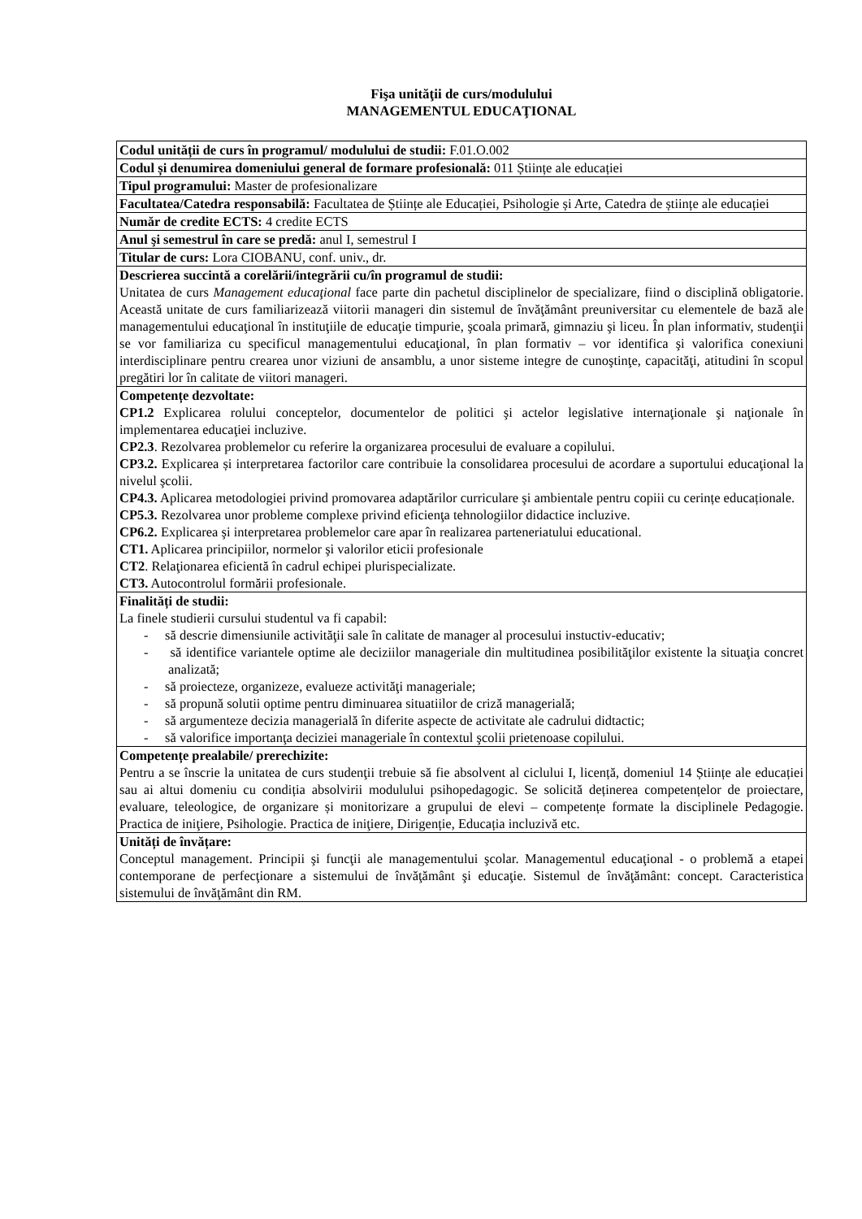Fişa unităţii de curs/modulului
MANAGEMENTUL EDUCAŢIONAL
| Codul unității de curs în programul/ modulului de studii: F.01.O.002 |
| Codul și denumirea domeniului general de formare profesională: 011 Științe ale educației |
| Tipul programului: Master de profesionalizare |
| Facultatea/Catedra responsabilă: Facultatea de Științe ale Educației, Psihologie și Arte, Catedra de științe ale educației |
| Număr de credite ECTS: 4 credite ECTS |
| Anul şi semestrul în care se predă: anul I, semestrul I |
| Titular de curs: Lora CIOBANU, conf. univ., dr. |
| Descrierea succintă a corelării/integrării cu/în programul de studii: Unitatea de curs Management educaţional face parte din pachetul disciplinelor de specializare, fiind o disciplină obligatorie. Această unitate de curs familiarizează viitorii manageri din sistemul de învăţământ preuniversitar cu elementele de bază ale managementului educaţional în instituţiile de educaţie timpurie, şcoala primară, gimnaziu şi liceu. În plan informativ, studenţii se vor familiariza cu specificul managementului educaţional, în plan formativ – vor identifica şi valorifica conexiuni interdisciplinare pentru crearea unor viziuni de ansamblu, a unor sisteme integre de cunoştinţe, capacităţi, atitudini în scopul pregătiri lor în calitate de viitori manageri. |
| Competențe dezvoltate: CP1.2 Explicarea rolului conceptelor, documentelor de politici şi actelor legislative internaţionale şi naţionale în implementarea educaţiei incluzive. CP2.3 . Rezolvarea problemelor cu referire la organizarea procesului de evaluare a copilului. CP3.2. Explicarea și interpretarea factorilor care contribuie la consolidarea procesului de acordare a suportului educaţional la nivelul şcolii. CP4.3. Aplicarea metodologiei privind promovarea adaptărilor curriculare şi ambientale pentru copiii cu cerințe educaționale. CP5.3. Rezolvarea unor probleme complexe privind eficienţa tehnologiilor didactice incluzive. CP6.2. Explicarea şi interpretarea problemelor care apar în realizarea parteneriatului educational. CT1. Aplicarea principiilor, normelor şi valorilor eticii profesionale CT2 . Relaţionarea eficientă în cadrul echipei plurispecializate. CT3. Autocontrolul formării profesionale. |
| Finalități de studii: La finele studierii cursului studentul va fi capabil: - să descrie dimensiunile activităţii sale în calitate de manager al procesului instuctiv-educativ; - să identifice variantele optime ale deciziilor manageriale din multitudinea posibilităţilor existente la situaţia concret analizată; - să proiecteze, organizeze, evalueze activităţi manageriale; - să propună solutii optime pentru diminuarea situatiilor de criză managerială; - să argumenteze decizia managerială în diferite aspecte de activitate ale cadrului didtactic; - să valorifice importanţa deciziei manageriale în contextul şcolii prietenoase copilului. |
| Competențe prealabile/ prerechizite: Pentru a se înscrie la unitatea de curs studenţii trebuie să fie absolvent al ciclului I, licență, domeniul 14 Științe ale educației sau ai altui domeniu cu condiția absolvirii modulului psihopedagogic. Se solicită deținerea competențelor de proiectare, evaluare, teleologice, de organizare și monitorizare a grupului de elevi – competențe formate la disciplinele Pedagogie. Practica de iniţiere, Psihologie. Practica de iniţiere, Dirigenție, Educația incluzivă etc. |
| Unități de învățare: Conceptul management. Principii şi funcţii ale managementului şcolar. Managementul educaţional - o problemă a etapei contemporane de perfecţionare a sistemului de învăţământ şi educaţie. Sistemul de învăţământ: concept. Caracteristica sistemului de învăţământ din RM. |